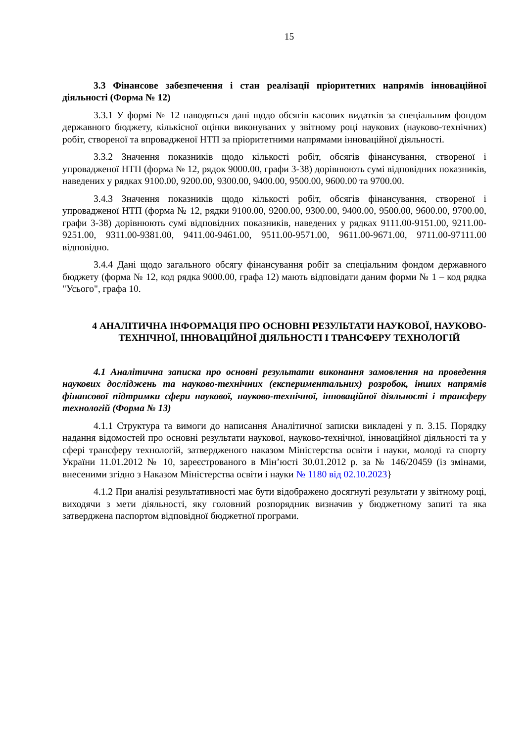15
3.3 Фінансове забезпечення і стан реалізації пріоритетних напрямів інноваційної діяльності (Форма № 12)
3.3.1 У формі № 12 наводяться дані щодо обсягів касових видатків за спеціальним фондом державного бюджету, кількісної оцінки виконуваних у звітному році наукових (науково-технічних) робіт, створеної та впровадженої НТП за пріоритетними напрямами інноваційної діяльності.
3.3.2 Значення показників щодо кількості робіт, обсягів фінансування, створеної і упровадженої НТП (форма № 12, рядок 9000.00, графи 3-38) дорівнюють сумі відповідних показників, наведених у рядках 9100.00, 9200.00, 9300.00, 9400.00, 9500.00, 9600.00 та 9700.00.
3.4.3 Значення показників щодо кількості робіт, обсягів фінансування, створеної і упровадженої НТП (форма № 12, рядки 9100.00, 9200.00, 9300.00, 9400.00, 9500.00, 9600.00, 9700.00, графи 3-38) дорівнюють сумі відповідних показників, наведених у рядках 9111.00-9151.00, 9211.00-9251.00, 9311.00-9381.00, 9411.00-9461.00, 9511.00-9571.00, 9611.00-9671.00, 9711.00-97111.00 відповідно.
3.4.4 Дані щодо загального обсягу фінансування робіт за спеціальним фондом державного бюджету (форма № 12, код рядка 9000.00, графа 12) мають відповідати даним форми № 1 – код рядка "Усього", графа 10.
4 АНАЛІТИЧНА ІНФОРМАЦІЯ ПРО ОСНОВНІ РЕЗУЛЬТАТИ НАУКОВОЇ, НАУКОВО-ТЕХНІЧНОЇ, ІННОВАЦІЙНОЇ ДІЯЛЬНОСТІ І ТРАНСФЕРУ ТЕХНОЛОГІЙ
4.1 Аналітична записка про основні результати виконання замовлення на проведення наукових досліджень та науково-технічних (експериментальних) розробок, інших напрямів фінансової підтримки сфери наукової, науково-технічної, інноваційної діяльності і трансферу технологій (Форма № 13)
4.1.1 Структура та вимоги до написання Аналітичної записки викладені у п. 3.15. Порядку надання відомостей про основні результати наукової, науково-технічної, інноваційної діяльності та у сфері трансферу технологій, затвердженого наказом Міністерства освіти і науки, молоді та спорту України 11.01.2012 № 10, зареєстрованого в Мін’юсті 30.01.2012 р. за № 146/20459 (із змінами, внесеними згідно з Наказом Міністерства освіти і науки № 1180 від 02.10.2023}
4.1.2 При аналізі результативності має бути відображено досягнуті результати у звітному році, виходячи з мети діяльності, яку головний розпорядник визначив у бюджетному запиті та яка затверджена паспортом відповідної бюджетної програми.